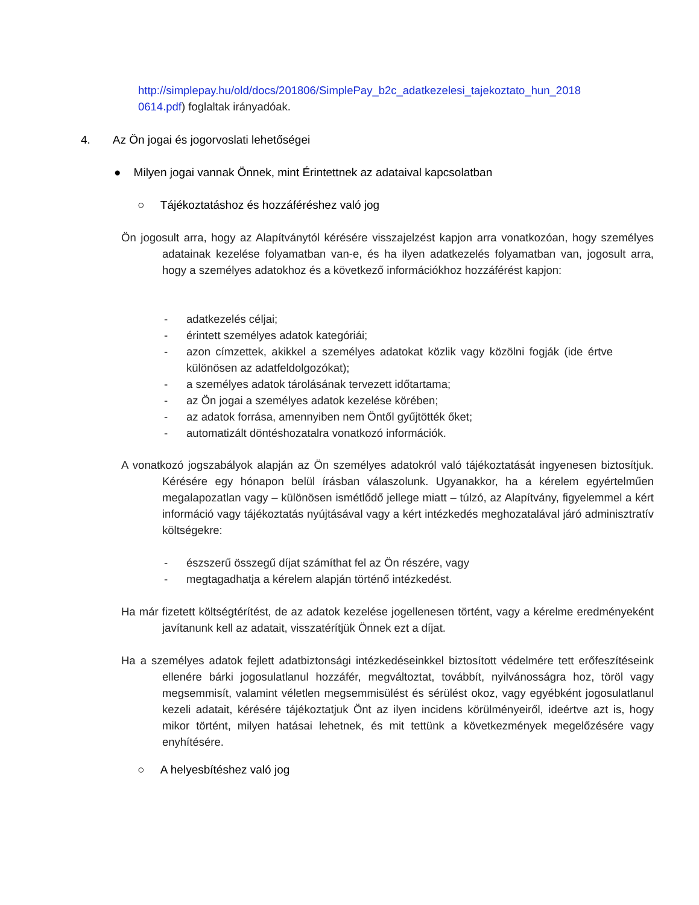http://simplepay.hu/old/docs/201806/SimplePay_b2c_adatkezelesi_tajekoztato_hun_2018 0614.pdf) foglaltak irányadóak.
4. Az Ön jogai és jogorvoslati lehetőségei
● Milyen jogai vannak Önnek, mint Érintettnek az adataival kapcsolatban
○ Tájékoztatáshoz és hozzáféréshez való jog
Ön jogosult arra, hogy az Alapítványtól kérésére visszajelzést kapjon arra vonatkozóan, hogy személyes adatainak kezelése folyamatban van-e, és ha ilyen adatkezelés folyamatban van, jogosult arra, hogy a személyes adatokhoz és a következő információkhoz hozzáférést kapjon:
- adatkezelés céljai;
- érintett személyes adatok kategóriái;
- azon címzettek, akikkel a személyes adatokat közlik vagy közölni fogják (ide értve különösen az adatfeldolgozókat);
- a személyes adatok tárolásának tervezett időtartama;
- az Ön jogai a személyes adatok kezelése körében;
- az adatok forrása, amennyiben nem Öntől gyűjtötték őket;
- automatizált döntéshozatalra vonatkozó információk.
A vonatkozó jogszabályok alapján az Ön személyes adatokról való tájékoztatását ingyenesen biztosítjuk. Kérésére egy hónapon belül írásban válaszolunk. Ugyanakkor, ha a kérelem egyértelműen megalapozatlan vagy – különösen ismétlődő jellege miatt – túlzó, az Alapítvány, figyelemmel a kért információ vagy tájékoztatás nyújtásával vagy a kért intézkedés meghozatalával járó adminisztratív költségekre:
- észszerű összegű díjat számíthat fel az Ön részére, vagy
- megtagadhatja a kérelem alapján történő intézkedést.
Ha már fizetett költségtérítést, de az adatok kezelése jogellenesen történt, vagy a kérelme eredményeként javítanunk kell az adatait, visszatérítjük Önnek ezt a díjat.
Ha a személyes adatok fejlett adatbiztonsági intézkedéseinkkel biztosított védelmére tett erőfeszítéseink ellenére bárki jogosulatlanul hozzáfér, megváltoztat, továbbít, nyilvánosságra hoz, töröl vagy megsemmisít, valamint véletlen megsemmisülést és sérülést okoz, vagy egyébként jogosulatlanul kezeli adatait, kérésére tájékoztatjuk Önt az ilyen incidens körülményeiről, ideértve azt is, hogy mikor történt, milyen hatásai lehetnek, és mit tettünk a következmények megelőzésére vagy enyhítésére.
○ A helyesbítéshez való jog